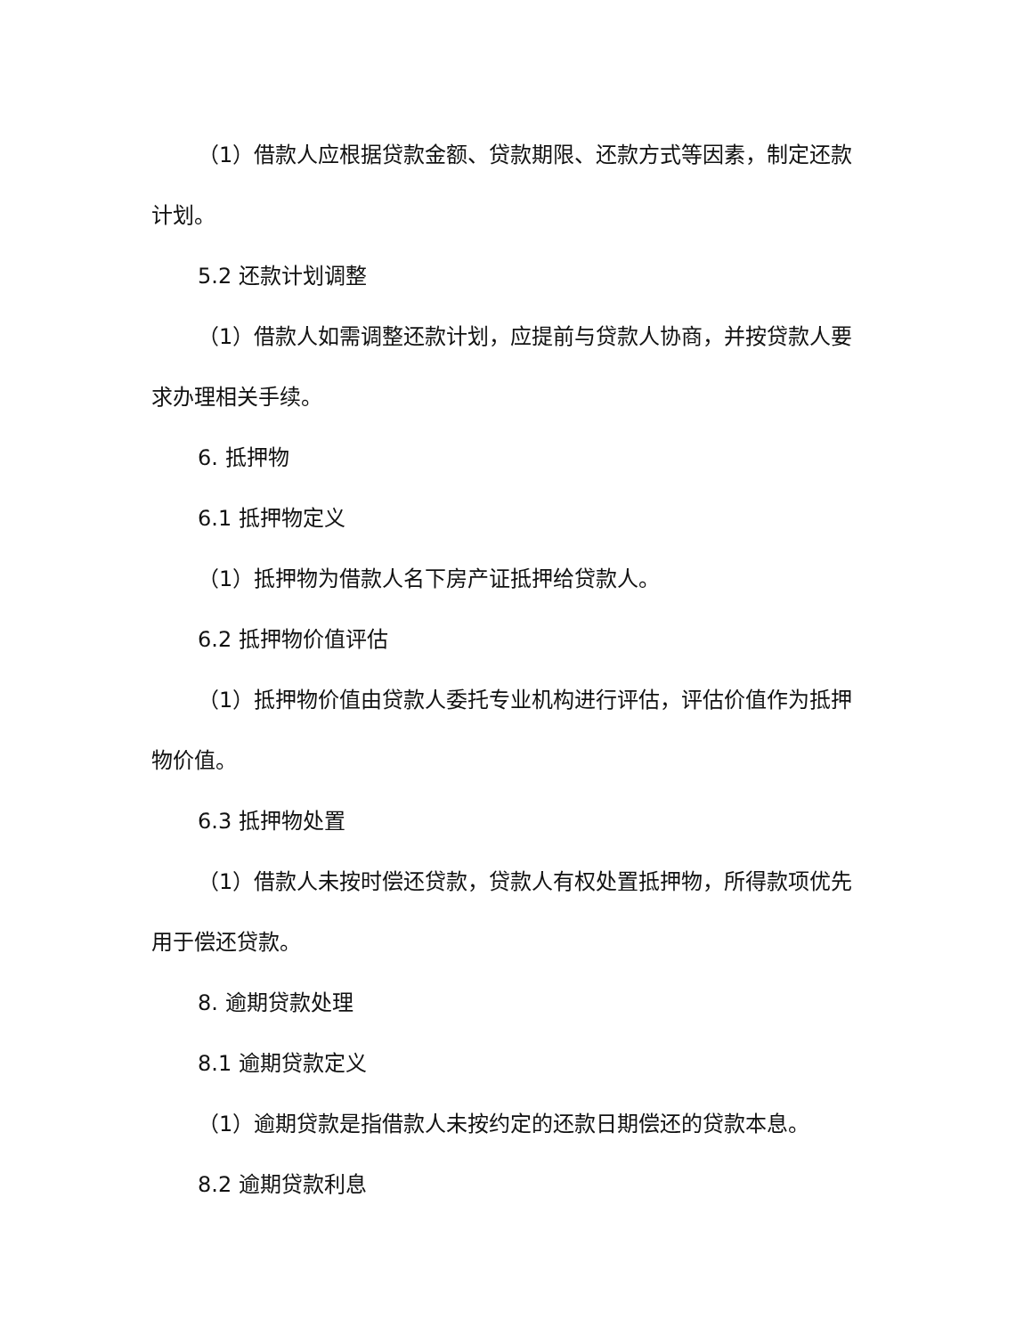（1）借款人应根据贷款金额、贷款期限、还款方式等因素，制定还款计划。
5.2 还款计划调整
（1）借款人如需调整还款计划，应提前与贷款人协商，并按贷款人要求办理相关手续。
6. 抵押物
6.1 抵押物定义
（1）抵押物为借款人名下房产证抵押给贷款人。
6.2 抵押物价值评估
（1）抵押物价值由贷款人委托专业机构进行评估，评估价值作为抵押物价值。
6.3 抵押物处置
（1）借款人未按时偿还贷款，贷款人有权处置抵押物，所得款项优先用于偿还贷款。
8. 逾期贷款处理
8.1 逾期贷款定义
（1）逾期贷款是指借款人未按约定的还款日期偿还的贷款本息。
8.2 逾期贷款利息